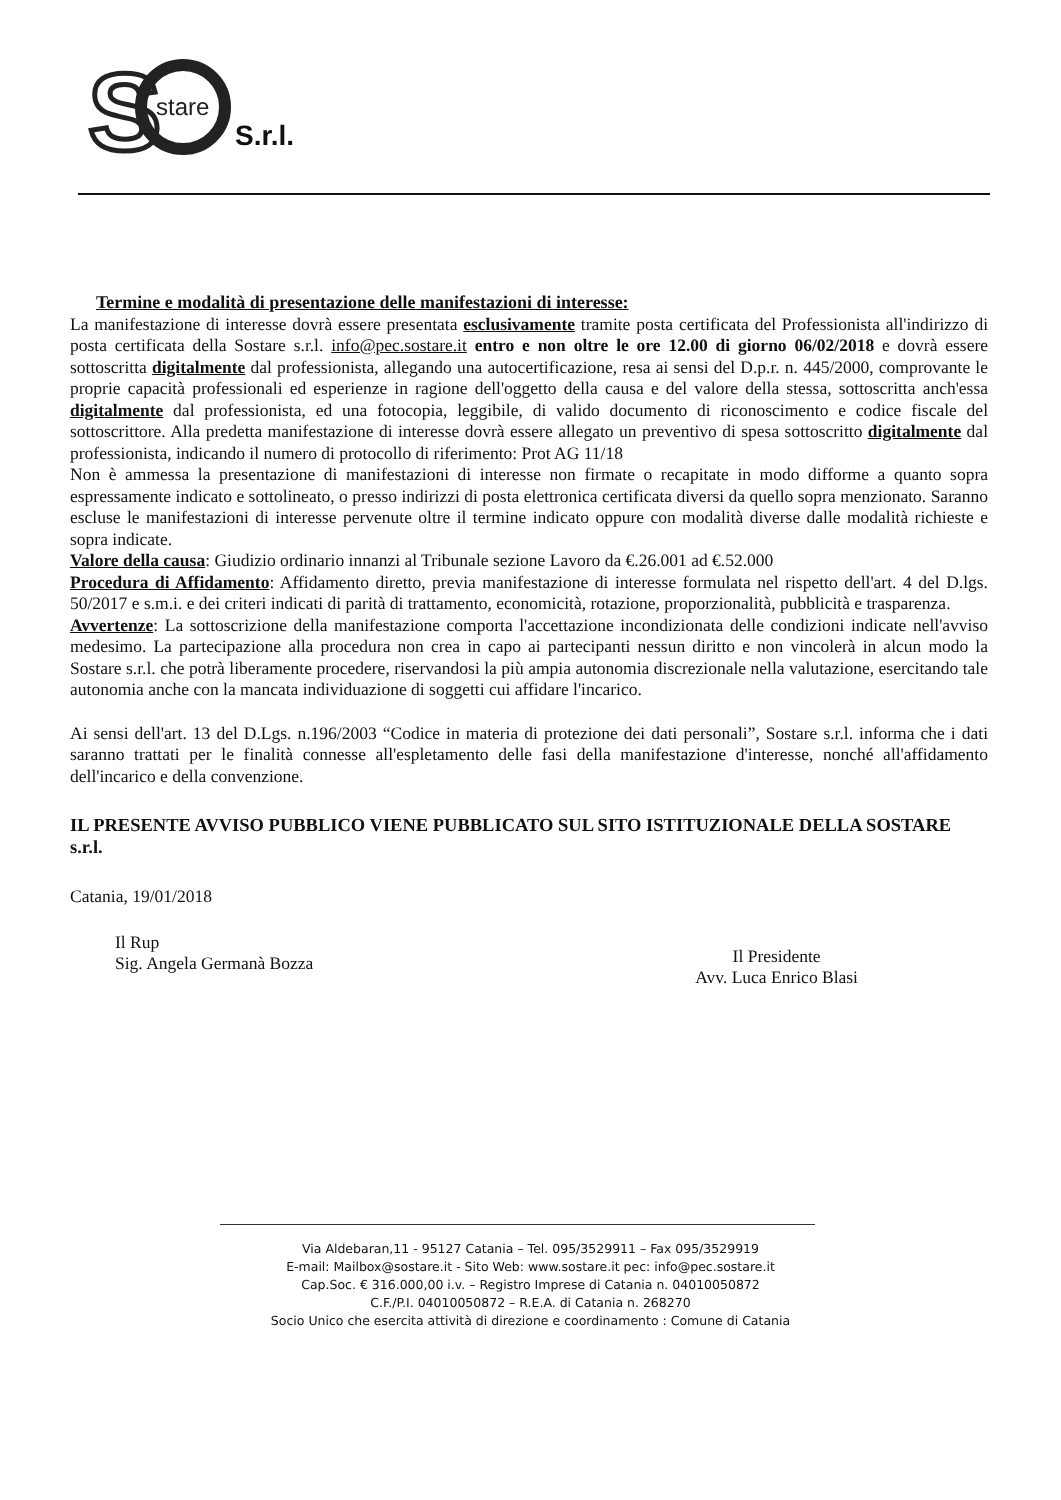S
stare
S.r.l.
Termine e modalità di presentazione delle manifestazioni di interesse:
La manifestazione di interesse dovrà essere presentata esclusivamente tramite posta certificata del Professionista all'indirizzo di posta certificata della Sostare s.r.l. info@pec.sostare.it entro e non oltre le ore 12.00 di giorno 06/02/2018 e dovrà essere sottoscritta digitalmente dal professionista, allegando una autocertificazione, resa ai sensi del D.p.r. n. 445/2000, comprovante le proprie capacità professionali ed esperienze in ragione dell'oggetto della causa e del valore della stessa, sottoscritta anch'essa digitalmente dal professionista, ed una fotocopia, leggibile, di valido documento di riconoscimento e codice fiscale del sottoscrittore. Alla predetta manifestazione di interesse dovrà essere allegato un preventivo di spesa sottoscritto digitalmente dal professionista, indicando il numero di protocollo di riferimento: Prot AG 11/18
Non è ammessa la presentazione di manifestazioni di interesse non firmate o recapitate in modo difforme a quanto sopra espressamente indicato e sottolineato, o presso indirizzi di posta elettronica certificata diversi da quello sopra menzionato. Saranno escluse le manifestazioni di interesse pervenute oltre il termine indicato oppure con modalità diverse dalle modalità richieste e sopra indicate.
Valore della causa: Giudizio ordinario innanzi al Tribunale sezione Lavoro da €.26.001 ad €.52.000
Procedura di Affidamento: Affidamento diretto, previa manifestazione di interesse formulata nel rispetto dell'art. 4 del D.lgs. 50/2017 e s.m.i. e dei criteri indicati di parità di trattamento, economicità, rotazione, proporzionalità, pubblicità e trasparenza.
Avvertenze: La sottoscrizione della manifestazione comporta l'accettazione incondizionata delle condizioni indicate nell'avviso medesimo. La partecipazione alla procedura non crea in capo ai partecipanti nessun diritto e non vincolerà in alcun modo la Sostare s.r.l. che potrà liberamente procedere, riservandosi la più ampia autonomia discrezionale nella valutazione, esercitando tale autonomia anche con la mancata individuazione di soggetti cui affidare l'incarico.
Ai sensi dell'art. 13 del D.Lgs. n.196/2003 “Codice in materia di protezione dei dati personali”, Sostare s.r.l. informa che i dati saranno trattati per le finalità connesse all'espletamento delle fasi della manifestazione d'interesse, nonché all'affidamento dell'incarico e della convenzione.
IL PRESENTE AVVISO PUBBLICO VIENE PUBBLICATO SUL SITO ISTITUZIONALE DELLA SOSTARE s.r.l.
Catania, 19/01/2018
Il Rup
Sig. Angela Germanà Bozza
Il Presidente
Avv. Luca Enrico Blasi
Via Aldebaran,11 - 95127 Catania – Tel. 095/3529911 – Fax 095/3529919
E-mail: Mailbox@sostare.it - Sito Web: www.sostare.it pec: info@pec.sostare.it
Cap.Soc. € 316.000,00 i.v. – Registro Imprese di Catania n. 04010050872
C.F./P.I. 04010050872 – R.E.A. di Catania n. 268270
Socio Unico che esercita attività di direzione e coordinamento : Comune di Catania